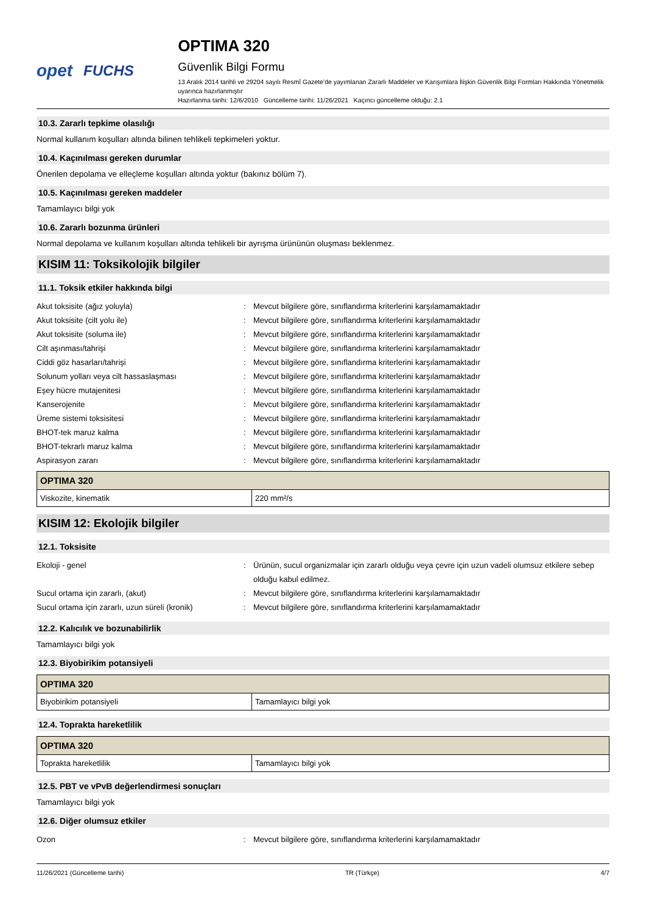opet FUCHS OPTIMA 320
Güvenlik Bilgi Formu
13 Aralık 2014 tarihli ve 29204 sayılı Resmî Gazete’de yayımlanan Zararlı Maddeler ve Karışımlara İlişkin Güvenlik Bilgi Formları Hakkında Yönetmelik uyarınca hazırlanmıştır
Hazırlanma tarihi: 12/6/2010 Güncelleme tarihi: 11/26/2021 Kaçıncı güncelleme olduğu: 2.1
10.3. Zararlı tepkime olasılığı
Normal kullanım koşulları altında bilinen tehlikeli tepkimeleri yoktur.
10.4. Kaçınılması gereken durumlar
Önerilen depolama ve elleçleme koşulları altında yoktur (bakınız bölüm 7).
10.5. Kaçınılması gereken maddeler
Tamamlayıcı bilgi yok
10.6. Zararlı bozunma ürünleri
Normal depolama ve kullanım koşulları altında tehlikeli bir ayrışma ürününün oluşması beklenmez.
KISIM 11: Toksikolojik bilgiler
11.1. Toksik etkiler hakkında bilgi
Akut toksisite (ağız yoluyla): Mevcut bilgilere göre, sınıflandırma kriterlerini karşılamamaktadır
Akut toksisite (cilt yolu ile): Mevcut bilgilere göre, sınıflandırma kriterlerini karşılamamaktadır
Akut toksisite (soluma ile): Mevcut bilgilere göre, sınıflandırma kriterlerini karşılamamaktadır
Cilt aşınması/tahrişi: Mevcut bilgilere göre, sınıflandırma kriterlerini karşılamamaktadır
Ciddi göz hasarları/tahrişi: Mevcut bilgilere göre, sınıflandırma kriterlerini karşılamamaktadır
Solunum yolları veya cilt hassaslaşması: Mevcut bilgilere göre, sınıflandırma kriterlerini karşılamamaktadır
Eşey hücre mutajenitesi: Mevcut bilgilere göre, sınıflandırma kriterlerini karşılamamaktadır
Kanserojenite: Mevcut bilgilere göre, sınıflandırma kriterlerini karşılamamaktadır
Üreme sistemi toksisitesi: Mevcut bilgilere göre, sınıflandırma kriterlerini karşılamamaktadır
BHOT-tek maruz kalma: Mevcut bilgilere göre, sınıflandırma kriterlerini karşılamamaktadır
BHOT-tekrarlı maruz kalma: Mevcut bilgilere göre, sınıflandırma kriterlerini karşılamamaktadır
Aspirasyon zararı: Mevcut bilgilere göre, sınıflandırma kriterlerini karşılamamaktadır
| OPTIMA 320 | |
| --- | --- |
| Viskozite, kinematik | 220 mm²/s |
KISIM 12: Ekolojik bilgiler
12.1. Toksisite
Ekoloji - genel: Ürünün, sucul organizmalar için zararlı olduğu veya çevre için uzun vadeli olumsuz etkilere sebep olduğu kabul edilmez.
Sucul ortama için zararlı, (akut): Mevcut bilgilere göre, sınıflandırma kriterlerini karşılamamaktadır
Sucul ortama için zararlı, uzun süreli (kronik): Mevcut bilgilere göre, sınıflandırma kriterlerini karşılamamaktadır
12.2. Kalıcılık ve bozunabilirlik
Tamamlayıcı bilgi yok
12.3. Biyobirikim potansiyeli
| OPTIMA 320 | |
| --- | --- |
| Biyobirikim potansiyeli | Tamamlayıcı bilgi yok |
12.4. Toprakta hareketlilik
| OPTIMA 320 | |
| --- | --- |
| Toprakta hareketlilik | Tamamlayıcı bilgi yok |
12.5. PBT ve vPvB değerlendirmesi sonuçları
Tamamlayıcı bilgi yok
12.6. Diğer olumsuz etkiler
Ozon: Mevcut bilgilere göre, sınıflandırma kriterlerini karşılamamaktadır
11/26/2021 (Güncelleme tarihi) TR (Türkçe) 4/7